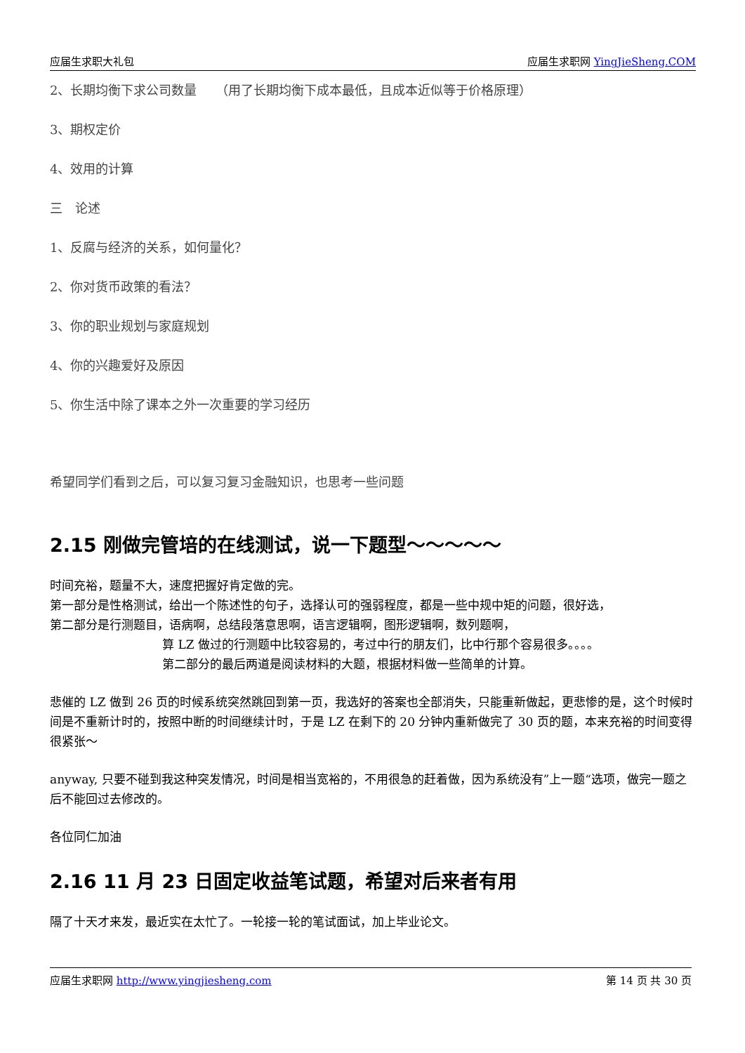应届生求职大礼包 应届生求职网 YingJieSheng.COM
2、长期均衡下求公司数量　　（用了长期均衡下成本最低，且成本近似等于价格原理）
3、期权定价
4、效用的计算
三　论述
1、反腐与经济的关系，如何量化？
2、你对货币政策的看法？
3、你的职业规划与家庭规划
4、你的兴趣爱好及原因
5、你生活中除了课本之外一次重要的学习经历
希望同学们看到之后，可以复习复习金融知识，也思考一些问题
2.15 刚做完管培的在线测试，说一下题型～～～～～
时间充裕，题量不大，速度把握好肯定做的完。
第一部分是性格测试，给出一个陈述性的句子，选择认可的强弱程度，都是一些中规中矩的问题，很好选，
第二部分是行测题目，语病啊，总结段落意思啊，语言逻辑啊，图形逻辑啊，数列题啊，
算 LZ 做过的行测题中比较容易的，考过中行的朋友们，比中行那个容易很多。。。。
第二部分的最后两道是阅读材料的大题，根据材料做一些简单的计算。
悲催的 LZ 做到 26 页的时候系统突然跳回到第一页，我选好的答案也全部消失，只能重新做起，更悲惨的是，这个时候时间是不重新计时的，按照中断的时间继续计时，于是 LZ 在剩下的 20 分钟内重新做完了 30 页的题，本来充裕的时间变得很紧张～
anyway, 只要不碰到我这种突发情况，时间是相当宽裕的，不用很急的赶着做，因为系统没有”上一题“选项，做完一题之后不能回过去修改的。
各位同仁加油
2.16 11 月 23 日固定收益笔试题，希望对后来者有用
隔了十天才来发，最近实在太忙了。一轮接一轮的笔试面试，加上毕业论文。
应届生求职网 http://www.yingjiesheng.com 第 14 页 共 30 页